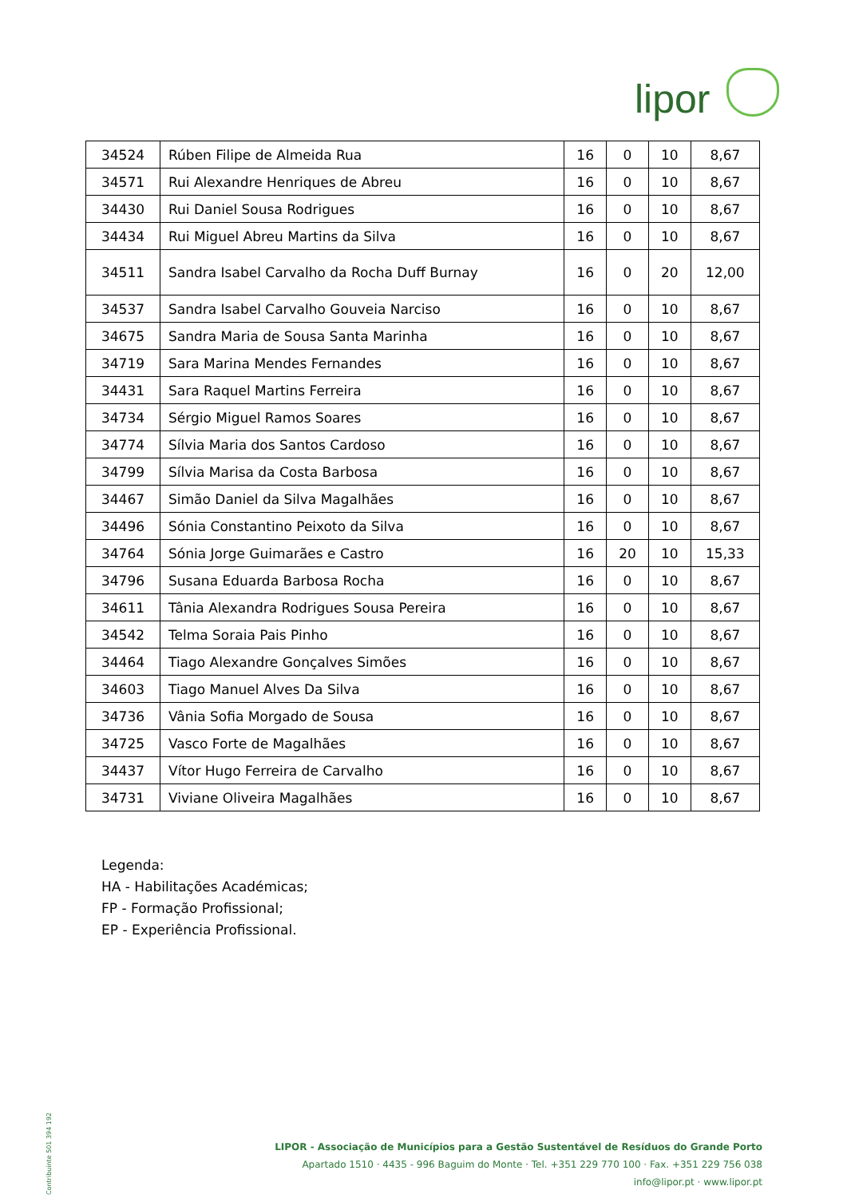lipor
| 34524 | Rúben Filipe de Almeida Rua | 16 | 0 | 10 | 8,67 |
| 34571 | Rui Alexandre Henriques de Abreu | 16 | 0 | 10 | 8,67 |
| 34430 | Rui Daniel Sousa Rodrigues | 16 | 0 | 10 | 8,67 |
| 34434 | Rui Miguel Abreu Martins da Silva | 16 | 0 | 10 | 8,67 |
| 34511 | Sandra Isabel Carvalho da Rocha Duff Burnay | 16 | 0 | 20 | 12,00 |
| 34537 | Sandra Isabel Carvalho Gouveia Narciso | 16 | 0 | 10 | 8,67 |
| 34675 | Sandra Maria de Sousa Santa Marinha | 16 | 0 | 10 | 8,67 |
| 34719 | Sara Marina Mendes Fernandes | 16 | 0 | 10 | 8,67 |
| 34431 | Sara Raquel Martins Ferreira | 16 | 0 | 10 | 8,67 |
| 34734 | Sérgio Miguel Ramos Soares | 16 | 0 | 10 | 8,67 |
| 34774 | Sílvia Maria dos Santos Cardoso | 16 | 0 | 10 | 8,67 |
| 34799 | Sílvia Marisa da Costa Barbosa | 16 | 0 | 10 | 8,67 |
| 34467 | Simão Daniel da Silva Magalhães | 16 | 0 | 10 | 8,67 |
| 34496 | Sónia Constantino Peixoto da Silva | 16 | 0 | 10 | 8,67 |
| 34764 | Sónia Jorge Guimarães e Castro | 16 | 20 | 10 | 15,33 |
| 34796 | Susana Eduarda Barbosa Rocha | 16 | 0 | 10 | 8,67 |
| 34611 | Tânia Alexandra Rodrigues Sousa Pereira | 16 | 0 | 10 | 8,67 |
| 34542 | Telma Soraia Pais Pinho | 16 | 0 | 10 | 8,67 |
| 34464 | Tiago Alexandre Gonçalves Simões | 16 | 0 | 10 | 8,67 |
| 34603 | Tiago Manuel Alves Da Silva | 16 | 0 | 10 | 8,67 |
| 34736 | Vânia Sofia Morgado de Sousa | 16 | 0 | 10 | 8,67 |
| 34725 | Vasco Forte de Magalhães | 16 | 0 | 10 | 8,67 |
| 34437 | Vítor Hugo Ferreira de Carvalho | 16 | 0 | 10 | 8,67 |
| 34731 | Viviane Oliveira Magalhães | 16 | 0 | 10 | 8,67 |
Legenda:
HA - Habilitações Académicas;
FP - Formação Profissional;
EP - Experiência Profissional.
LIPOR - Associação de Municípios para a Gestão Sustentável de Resíduos do Grande Porto
Apartado 1510 · 4435 - 996 Baguim do Monte · Tel. +351 229 770 100 · Fax. +351 229 756 038
info@lipor.pt · www.lipor.pt
Contribuinte 501 394 192